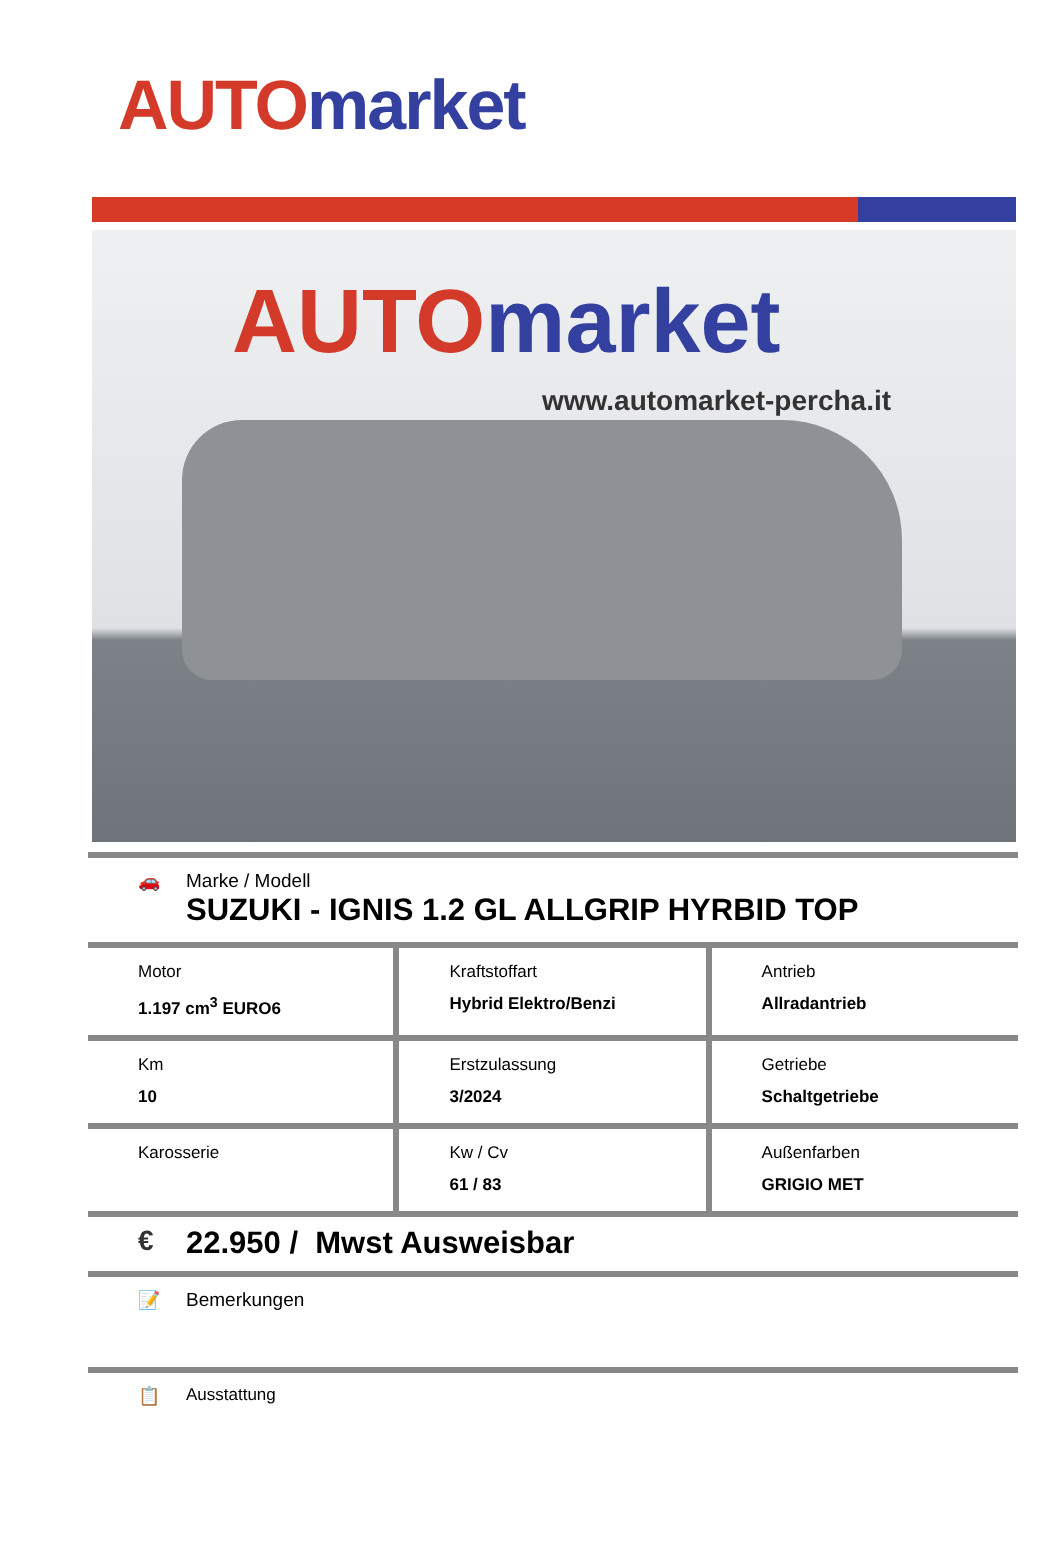AUTO market
AUTO market
www.automarket-percha.it
🚗 Marke / Modell
SUZUKI - IGNIS 1.2 GL ALLGRIP HYRBID TOP
| Motor 1.197 cm<sup>3</sup> EURO6 | Kraftstoffart Hybrid Elektro/Benzi | Antrieb Allradantrieb |
| Km 10 | Erstzulassung 3/2024 | Getriebe Schaltgetriebe |
| Karosserie | Kw / Cv 61 / 83 | Außenfarben GRIGIO MET |
€ 22.950 / Mwst Ausweisbar
📝 Bemerkungen
📋 Ausstattung